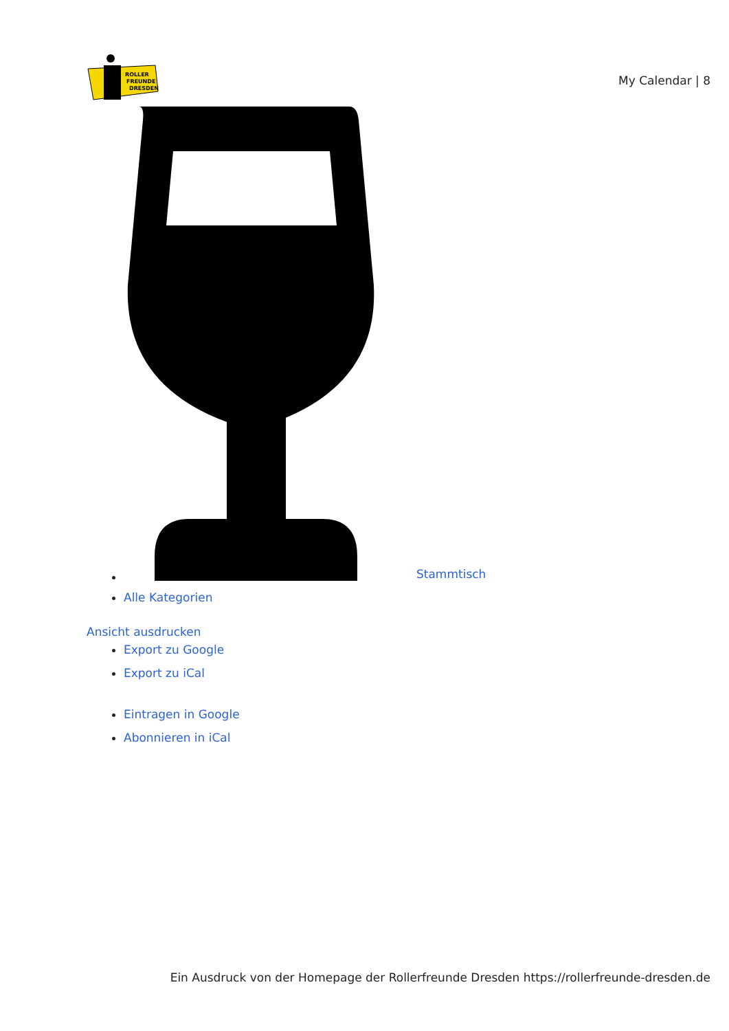ROLLER
FREUNDE
DRESDEN
My Calendar | 8
Stammtisch
Alle Kategorien
Ansicht ausdrucken
Export zu Google
Export zu iCal
Eintragen in Google
Abonnieren in iCal
Ein Ausdruck von der Homepage der Rollerfreunde Dresden https://rollerfreunde-dresden.de